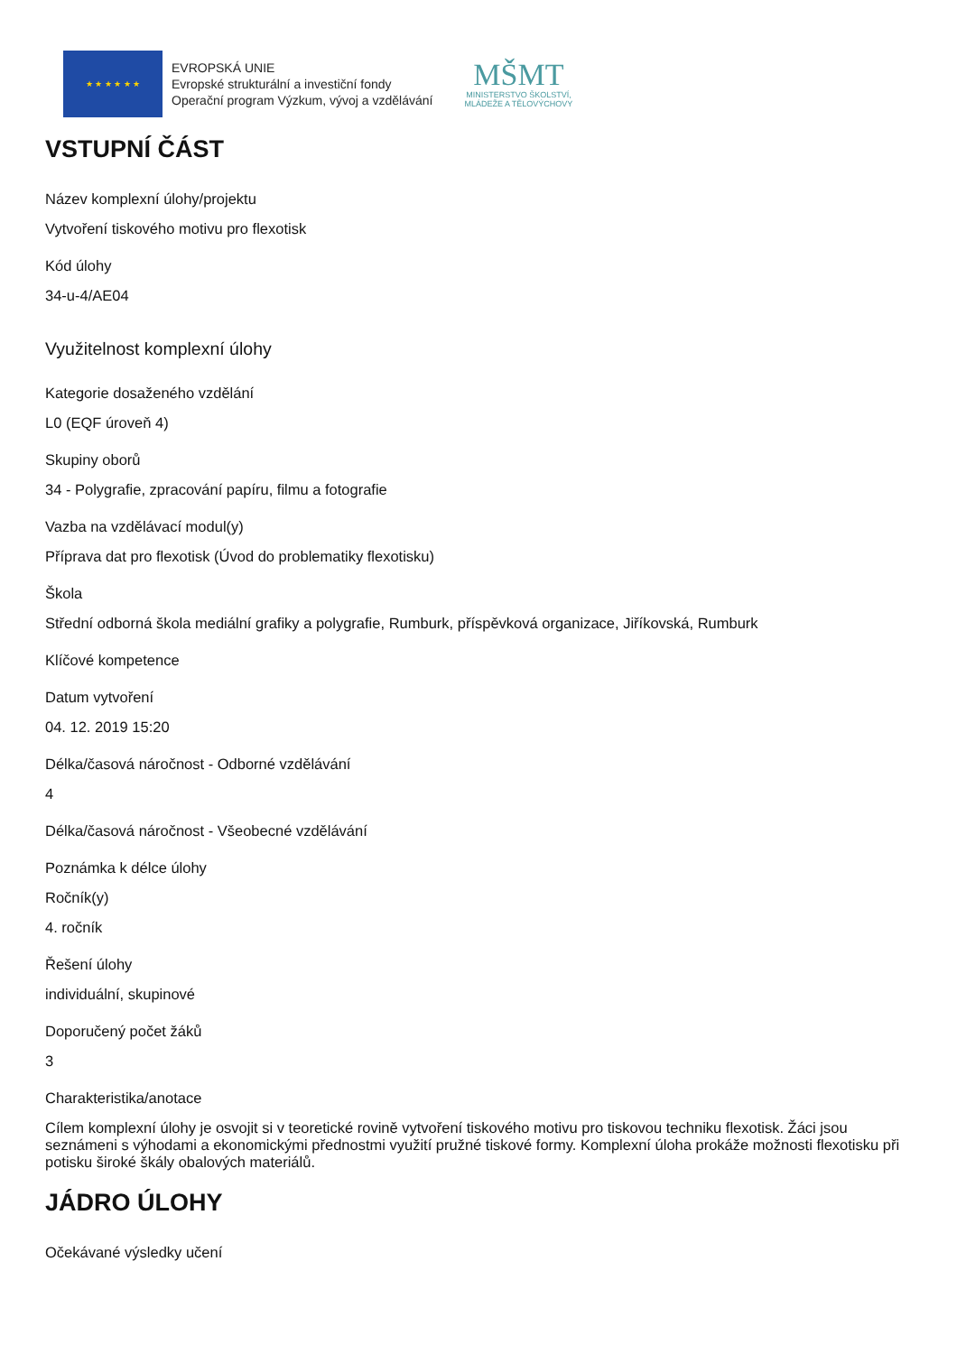★ ★ ★ ★ ★ ★
EVROPSKÁ UNIE
Evropské strukturální a investiční fondy
Operační program Výzkum, vývoj a vzdělávání
MŠMT
MINISTERSTVO ŠKOLSTVÍ,
MLÁDEŽE A TĚLOVÝCHOVY
VSTUPNÍ ČÁST
Název komplexní úlohy/projektu
Vytvoření tiskového motivu pro flexotisk
Kód úlohy
34-u-4/AE04
Využitelnost komplexní úlohy
Kategorie dosaženého vzdělání
L0 (EQF úroveň 4)
Skupiny oborů
34 - Polygrafie, zpracování papíru, filmu a fotografie
Vazba na vzdělávací modul(y)
Příprava dat pro flexotisk (Úvod do problematiky flexotisku)
Škola
Střední odborná škola mediální grafiky a polygrafie, Rumburk, příspěvková organizace, Jiříkovská, Rumburk
Klíčové kompetence
Datum vytvoření
04. 12. 2019 15:20
Délka/časová náročnost - Odborné vzdělávání
4
Délka/časová náročnost - Všeobecné vzdělávání
Poznámka k délce úlohy
Ročník(y)
4. ročník
Řešení úlohy
individuální, skupinové
Doporučený počet žáků
3
Charakteristika/anotace
Cílem komplexní úlohy je osvojit si v teoretické rovině vytvoření tiskového motivu pro tiskovou techniku flexotisk. Žáci jsou seznámeni s výhodami a ekonomickými přednostmi využití pružné tiskové formy. Komplexní úloha prokáže možnosti flexotisku při potisku široké škály obalových materiálů.
JÁDRO ÚLOHY
Očekávané výsledky učení